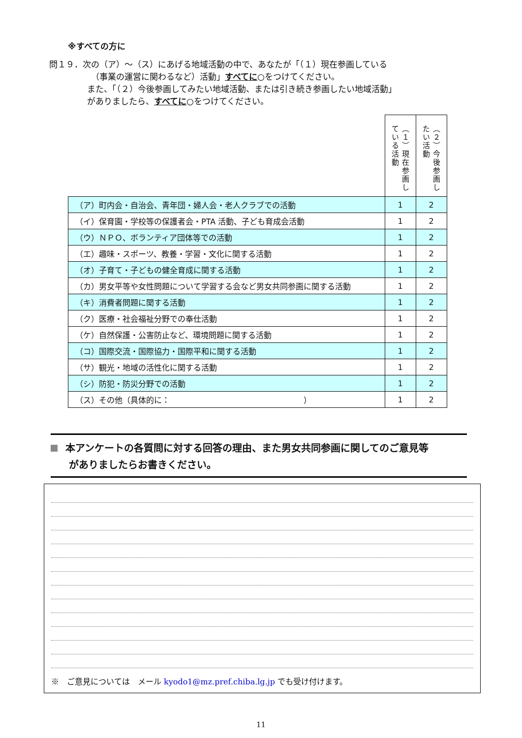※すべての方に
問１９．次の（ア）～（ス）にあげる地域活動の中で、あなたが「（１）現在参画している
（事業の運営に関わるなど）活動」すべてに○をつけてください。
また、「（２）今後参画してみたい地域活動、または引き続き参画したい地域活動」
がありましたら、すべてに○をつけてください。
| | （１）現在参画している活動 | （２）今後参画したい活動 |
| （ア）町内会・自治会、青年団・婦人会・老人クラブでの活動 | 1 | 2 |
| （イ）保育園・学校等の保護者会・PTA 活動、子ども育成会活動 | 1 | 2 |
| （ウ）ＮＰＯ、ボランティア団体等での活動 | 1 | 2 |
| （エ）趣味・スポーツ、教養・学習・文化に関する活動 | 1 | 2 |
| （オ）子育て・子どもの健全育成に関する活動 | 1 | 2 |
| （カ）男女平等や女性問題について学習する会など男女共同参画に関する活動 | 1 | 2 |
| （キ）消費者問題に関する活動 | 1 | 2 |
| （ク）医療・社会福祉分野での奉仕活動 | 1 | 2 |
| （ケ）自然保護・公害防止など、環境問題に関する活動 | 1 | 2 |
| （コ）国際交流・国際協力・国際平和に関する活動 | 1 | 2 |
| （サ）観光・地域の活性化に関する活動 | 1 | 2 |
| （シ）防犯・防災分野での活動 | 1 | 2 |
| （ス）その他（具体的に： ） | 1 | 2 |
本アンケートの各質問に対する回答の理由、また男女共同参画に関してのご意見等
がありましたらお書きください。
※　ご意見については　メール kyodo1@mz.pref.chiba.lg.jp でも受け付けます。
11